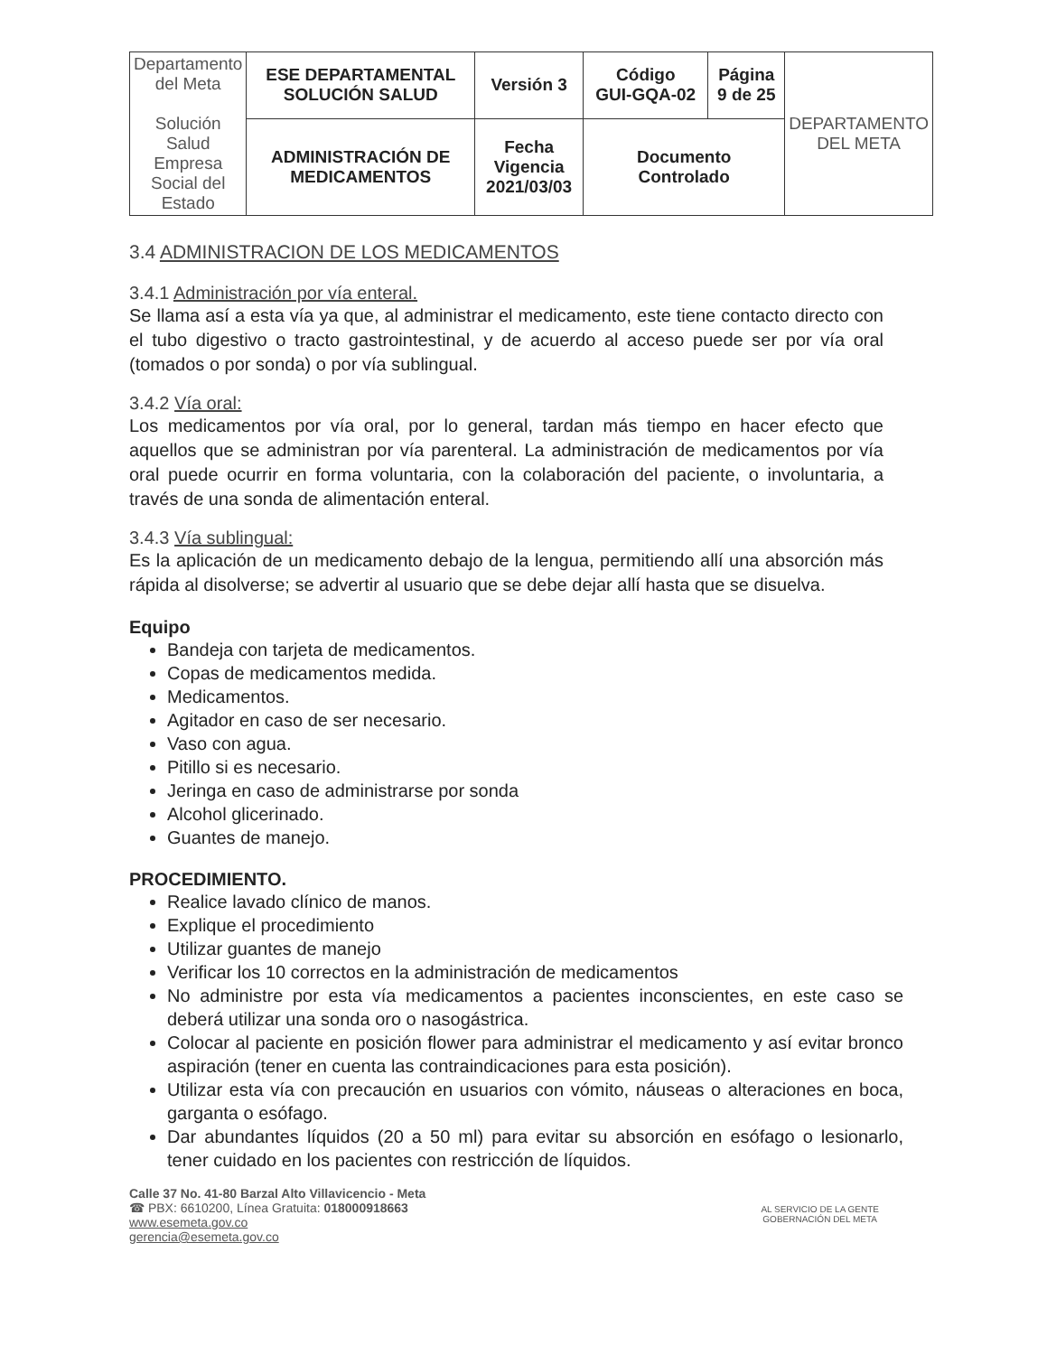| Departamento del Meta Solución Salud Empresa Social del Estado | ESE DEPARTAMENTAL SOLUCIÓN SALUD | Versión 3 | Código GUI-GQA-02 | Página 9 de 25 | DEPARTAMENTO DEL META |
| | ADMINISTRACIÓN DE MEDICAMENTOS | Fecha Vigencia 2021/03/03 | Documento Controlado | | |
3.4 ADMINISTRACION DE LOS MEDICAMENTOS
3.4.1 Administración por vía enteral.
Se llama así a esta vía ya que, al administrar el medicamento, este tiene contacto directo con el tubo digestivo o tracto gastrointestinal, y de acuerdo al acceso puede ser por vía oral (tomados o por sonda) o por vía sublingual.
3.4.2 Vía oral:
Los medicamentos por vía oral, por lo general, tardan más tiempo en hacer efecto que aquellos que se administran por vía parenteral. La administración de medicamentos por vía oral puede ocurrir en forma voluntaria, con la colaboración del paciente, o involuntaria, a través de una sonda de alimentación enteral.
3.4.3 Vía sublingual:
Es la aplicación de un medicamento debajo de la lengua, permitiendo allí una absorción más rápida al disolverse; se advertir al usuario que se debe dejar allí hasta que se disuelva.
Equipo
Bandeja con tarjeta de medicamentos.
Copas de medicamentos medida.
Medicamentos.
Agitador en caso de ser necesario.
Vaso con agua.
Pitillo si es necesario.
Jeringa en caso de administrarse por sonda
Alcohol glicerinado.
Guantes de manejo.
PROCEDIMIENTO.
Realice lavado clínico de manos.
Explique el procedimiento
Utilizar guantes de manejo
Verificar los 10 correctos en la administración de medicamentos
No administre por esta vía medicamentos a pacientes inconscientes, en este caso se deberá utilizar una sonda oro o nasogástrica.
Colocar al paciente en posición flower para administrar el medicamento y así evitar bronco aspiración (tener en cuenta las contraindicaciones para esta posición).
Utilizar esta vía con precaución en usuarios con vómito, náuseas o alteraciones en boca, garganta o esófago.
Dar abundantes líquidos (20 a 50 ml) para evitar su absorción en esófago o lesionarlo, tener cuidado en los pacientes con restricción de líquidos.
Calle 37 No. 41-80 Barzal Alto Villavicencio - Meta
☎ PBX: 6610200, Línea Gratuita: 018000918663
www.esemeta.gov.co
gerencia@esemeta.gov.co
AL SERVICIO DE LA GENTE
GOBERNACIÓN DEL META